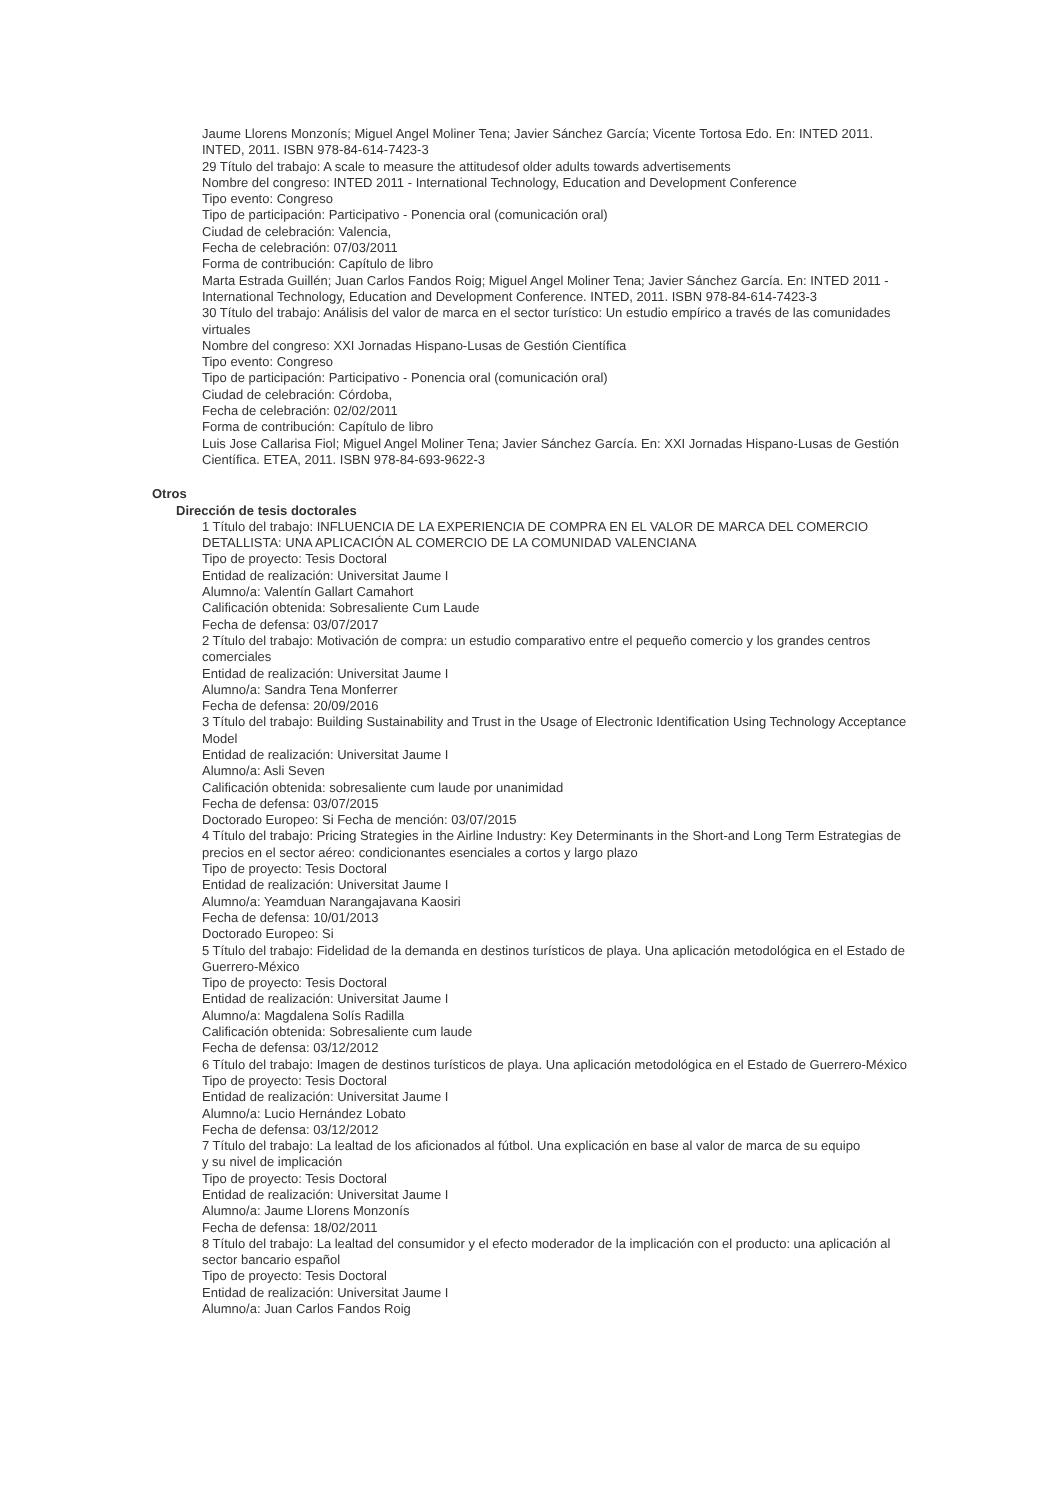Jaume Llorens Monzonís; Miguel Angel Moliner Tena; Javier Sánchez García; Vicente Tortosa Edo. En: INTED 2011. INTED, 2011. ISBN 978-84-614-7423-3
29 Título del trabajo: A scale to measure the attitudesof older adults towards advertisements
Nombre del congreso: INTED 2011 - International Technology, Education and Development Conference
Tipo evento: Congreso
Tipo de participación: Participativo - Ponencia oral (comunicación oral)
Ciudad de celebración: Valencia,
Fecha de celebración: 07/03/2011
Forma de contribución: Capítulo de libro
Marta Estrada Guillén; Juan Carlos Fandos Roig; Miguel Angel Moliner Tena; Javier Sánchez García. En: INTED 2011 - International Technology, Education and Development Conference. INTED, 2011. ISBN 978-84-614-7423-3
30 Título del trabajo: Análisis del valor de marca en el sector turístico: Un estudio empírico a través de las comunidades virtuales
Nombre del congreso: XXI Jornadas Hispano-Lusas de Gestión Científica
Tipo evento: Congreso
Tipo de participación: Participativo - Ponencia oral (comunicación oral)
Ciudad de celebración: Córdoba,
Fecha de celebración: 02/02/2011
Forma de contribución: Capítulo de libro
Luis Jose Callarisa Fiol; Miguel Angel Moliner Tena; Javier Sánchez García. En: XXI Jornadas Hispano-Lusas de Gestión Científica. ETEA, 2011. ISBN 978-84-693-9622-3
Otros
Dirección de tesis doctorales
1 Título del trabajo: INFLUENCIA DE LA EXPERIENCIA DE COMPRA EN EL VALOR DE MARCA DEL COMERCIO DETALLISTA: UNA APLICACIÓN AL COMERCIO DE LA COMUNIDAD VALENCIANA
Tipo de proyecto: Tesis Doctoral
Entidad de realización: Universitat Jaume I
Alumno/a: Valentín Gallart Camahort
Calificación obtenida: Sobresaliente Cum Laude
Fecha de defensa: 03/07/2017
2 Título del trabajo: Motivación de compra: un estudio comparativo entre el pequeño comercio y los grandes centros comerciales
Entidad de realización: Universitat Jaume I
Alumno/a: Sandra Tena Monferrer
Fecha de defensa: 20/09/2016
3 Título del trabajo: Building Sustainability and Trust in the Usage of Electronic Identification Using Technology Acceptance Model
Entidad de realización: Universitat Jaume I
Alumno/a: Asli Seven
Calificación obtenida: sobresaliente cum laude por unanimidad
Fecha de defensa: 03/07/2015
Doctorado Europeo: Si Fecha de mención: 03/07/2015
4 Título del trabajo: Pricing Strategies in the Airline Industry: Key Determinants in the Short-and Long Term Estrategias de precios en el sector aéreo: condicionantes esenciales a cortos y largo plazo
Tipo de proyecto: Tesis Doctoral
Entidad de realización: Universitat Jaume I
Alumno/a: Yeamduan Narangajavana Kaosiri
Fecha de defensa: 10/01/2013
Doctorado Europeo: Si
5 Título del trabajo: Fidelidad de la demanda en destinos turísticos de playa. Una aplicación metodológica en el Estado de Guerrero-México
Tipo de proyecto: Tesis Doctoral
Entidad de realización: Universitat Jaume I
Alumno/a: Magdalena Solís Radilla
Calificación obtenida: Sobresaliente cum laude
Fecha de defensa: 03/12/2012
6 Título del trabajo: Imagen de destinos turísticos de playa. Una aplicación metodológica en el Estado de Guerrero-México
Tipo de proyecto: Tesis Doctoral
Entidad de realización: Universitat Jaume I
Alumno/a: Lucio Hernández Lobato
Fecha de defensa: 03/12/2012
7 Título del trabajo: La lealtad de los aficionados al fútbol. Una explicación en base al valor de marca de su equipo
y su nivel de implicación
Tipo de proyecto: Tesis Doctoral
Entidad de realización: Universitat Jaume I
Alumno/a: Jaume Llorens Monzonís
Fecha de defensa: 18/02/2011
8 Título del trabajo: La lealtad del consumidor y el efecto moderador de la implicación con el producto: una aplicación al sector bancario español
Tipo de proyecto: Tesis Doctoral
Entidad de realización: Universitat Jaume I
Alumno/a: Juan Carlos Fandos Roig